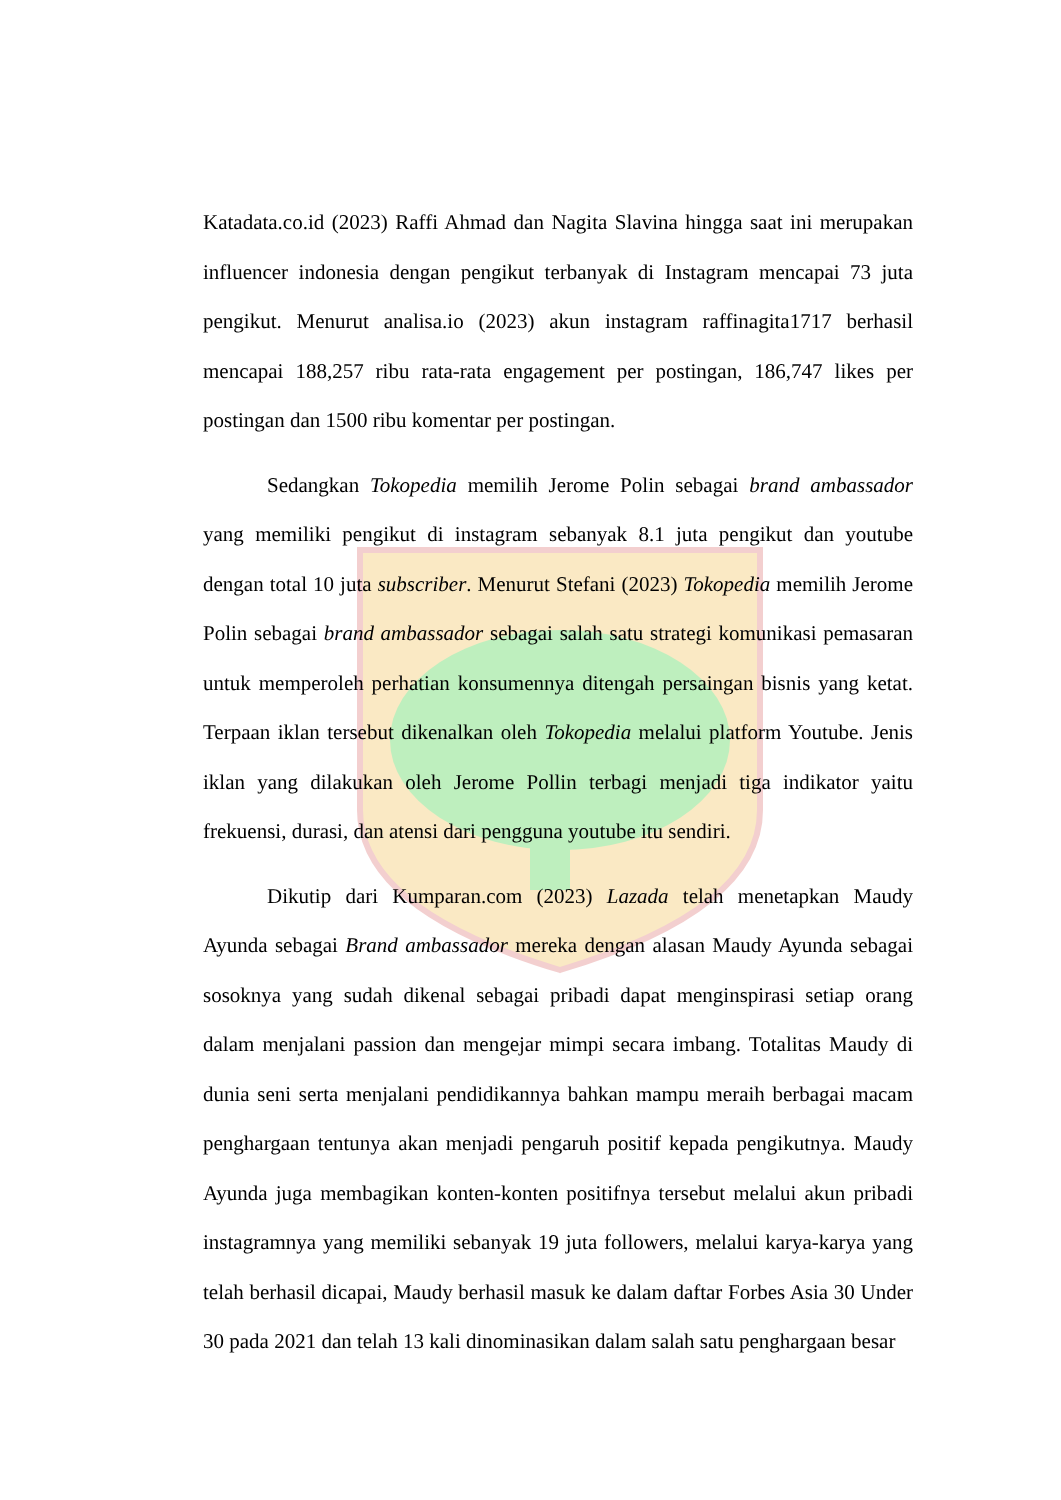Katadata.co.id (2023) Raffi Ahmad dan Nagita Slavina hingga saat ini merupakan influencer indonesia dengan pengikut terbanyak di Instagram mencapai 73 juta pengikut. Menurut analisa.io (2023) akun instagram raffinagita1717 berhasil mencapai 188,257 ribu rata-rata engagement per postingan, 186,747 likes per postingan dan 1500 ribu komentar per postingan.
Sedangkan Tokopedia memilih Jerome Polin sebagai brand ambassador yang memiliki pengikut di instagram sebanyak 8.1 juta pengikut dan youtube dengan total 10 juta subscriber. Menurut Stefani (2023) Tokopedia memilih Jerome Polin sebagai brand ambassador sebagai salah satu strategi komunikasi pemasaran untuk memperoleh perhatian konsumennya ditengah persaingan bisnis yang ketat. Terpaan iklan tersebut dikenalkan oleh Tokopedia melalui platform Youtube. Jenis iklan yang dilakukan oleh Jerome Pollin terbagi menjadi tiga indikator yaitu frekuensi, durasi, dan atensi dari pengguna youtube itu sendiri.
Dikutip dari Kumparan.com (2023) Lazada telah menetapkan Maudy Ayunda sebagai Brand ambassador mereka dengan alasan Maudy Ayunda sebagai sosoknya yang sudah dikenal sebagai pribadi dapat menginspirasi setiap orang dalam menjalani passion dan mengejar mimpi secara imbang. Totalitas Maudy di dunia seni serta menjalani pendidikannya bahkan mampu meraih berbagai macam penghargaan tentunya akan menjadi pengaruh positif kepada pengikutnya. Maudy Ayunda juga membagikan konten-konten positifnya tersebut melalui akun pribadi instagramnya yang memiliki sebanyak 19 juta followers, melalui karya-karya yang telah berhasil dicapai, Maudy berhasil masuk ke dalam daftar Forbes Asia 30 Under 30 pada 2021 dan telah 13 kali dinominasikan dalam salah satu penghargaan besar